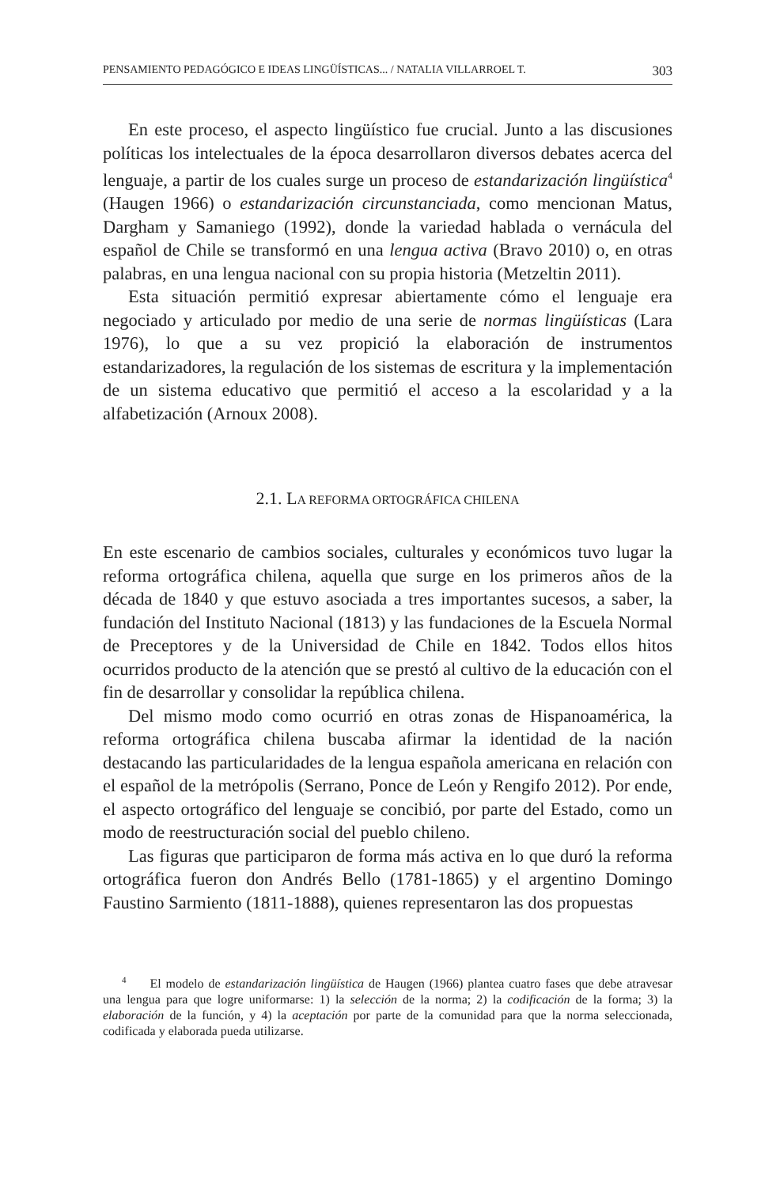PENSAMIENTO PEDAGÓGICO E IDEAS LINGÜÍSTICAS... / NATALIA VILLARROEL T. 303
En este proceso, el aspecto lingüístico fue crucial. Junto a las discusiones políticas los intelectuales de la época desarrollaron diversos debates acerca del lenguaje, a partir de los cuales surge un proceso de estandarización lingüística<sup>4</sup> (Haugen 1966) o estandarización circunstanciada, como mencionan Matus, Dargham y Samaniego (1992), donde la variedad hablada o vernácula del español de Chile se transformó en una lengua activa (Bravo 2010) o, en otras palabras, en una lengua nacional con su propia historia (Metzeltin 2011).
Esta situación permitió expresar abiertamente cómo el lenguaje era negociado y articulado por medio de una serie de normas lingüísticas (Lara 1976), lo que a su vez propició la elaboración de instrumentos estandarizadores, la regulación de los sistemas de escritura y la implementación de un sistema educativo que permitió el acceso a la escolaridad y a la alfabetización (Arnoux 2008).
2.1. LA REFORMA ORTOGRÁFICA CHILENA
En este escenario de cambios sociales, culturales y económicos tuvo lugar la reforma ortográfica chilena, aquella que surge en los primeros años de la década de 1840 y que estuvo asociada a tres importantes sucesos, a saber, la fundación del Instituto Nacional (1813) y las fundaciones de la Escuela Normal de Preceptores y de la Universidad de Chile en 1842. Todos ellos hitos ocurridos producto de la atención que se prestó al cultivo de la educación con el fin de desarrollar y consolidar la república chilena.
Del mismo modo como ocurrió en otras zonas de Hispanoamérica, la reforma ortográfica chilena buscaba afirmar la identidad de la nación destacando las particularidades de la lengua española americana en relación con el español de la metrópolis (Serrano, Ponce de León y Rengifo 2012). Por ende, el aspecto ortográfico del lenguaje se concibió, por parte del Estado, como un modo de reestructuración social del pueblo chileno.
Las figuras que participaron de forma más activa en lo que duró la reforma ortográfica fueron don Andrés Bello (1781-1865) y el argentino Domingo Faustino Sarmiento (1811-1888), quienes representaron las dos propuestas
<sup>4</sup> El modelo de estandarización lingüística de Haugen (1966) plantea cuatro fases que debe atravesar una lengua para que logre uniformarse: 1) la selección de la norma; 2) la codificación de la forma; 3) la elaboración de la función, y 4) la aceptación por parte de la comunidad para que la norma seleccionada, codificada y elaborada pueda utilizarse.